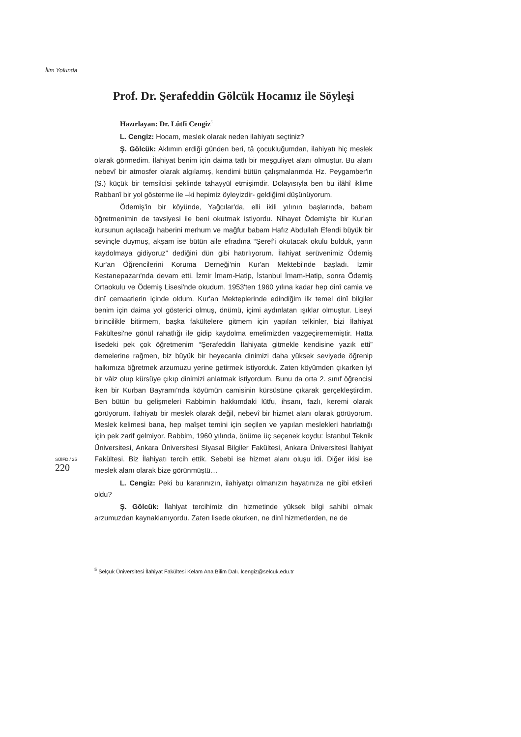İlim Yolunda
Prof. Dr. Şerafeddin Gölcük Hocamız ile Söyleşi
Hazırlayan: Dr. Lütfi Cengiz<sup>5</sup>
L. Cengiz: Hocam, meslek olarak neden ilahiyatı seçtiniz?
Ş. Gölcük: Aklımın erdiği günden beri, tâ çocukluğumdan, ilahiyatı hiç meslek olarak görmedim. İlahiyat benim için daima tatlı bir meşguliyet alanı olmuştur. Bu alanı nebevî bir atmosfer olarak algılamış, kendimi bütün çalışmalarımda Hz. Peygamber'in (S.) küçük bir temsilcisi şeklinde tahayyül etmişimdir. Dolayısıyla ben bu ilâhî iklime Rabbanî bir yol gösterme ile –ki hepimiz öyleyizdir- geldiğimi düşünüyorum.
Ödemiş'in bir köyünde, Yağcılar'da, elli ikili yılının başlarında, babam öğretmenimin de tavsiyesi ile beni okutmak istiyordu. Nihayet Ödemiş'te bir Kur'an kursunun açılacağı haberini merhum ve mağfur babam Hafız Abdullah Efendi büyük bir sevinçle duymuş, akşam ise bütün aile efradına “Şeref'i okutacak okulu bulduk, yarın kaydolmaya gidiyoruz” dediğini dün gibi hatırlıyorum. İlahiyat serüvenimiz Ödemiş Kur'an Öğrencilerini Koruma Derneği'nin Kur'an Mektebi'nde başladı. İzmir Kestanepazarı'nda devam etti. İzmir İmam-Hatip, İstanbul İmam-Hatip, sonra Ödemiş Ortaokulu ve Ödemiş Lisesi'nde okudum. 1953'ten 1960 yılına kadar hep dinî camia ve dinî cemaatlerin içinde oldum. Kur'an Mekteplerinde edindiğim ilk temel dinî bilgiler benim için daima yol gösterici olmuş, önümü, içimi aydınlatan ışıklar olmuştur. Liseyi birincilikle bitirmem, başka fakültelere gitmem için yapılan telkinler, bizi İlahiyat Fakültesi'ne gönül rahatlığı ile gidip kaydolma emelimizden vazgeçirememiştir. Hatta lisedeki pek çok öğretmenim “Şerafeddin İlahiyata gitmekle kendisine yazık etti” demelerine rağmen, biz büyük bir heyecanla dinimizi daha yüksek seviyede öğrenip halkımıza öğretmek arzumuzu yerine getirmek istiyorduk. Zaten köyümden çıkarken iyi bir vâiz olup kürsüye çıkıp dinimizi anlatmak istiyordum. Bunu da orta 2. sınıf öğrencisi iken bir Kurban Bayramı'nda köyümün camisinin kürsüsüne çıkarak gerçekleştirdim. Ben bütün bu gelişmeleri Rabbimin hakkımdaki lütfu, ihsanı, fazlı, keremi olarak görüyorum. İlahiyatı bir meslek olarak değil, nebevî bir hizmet alanı olarak görüyorum. Meslek kelimesi bana, hep maîşet temini için seçilen ve yapılan meslekleri hatırlattığı için pek zarif gelmiyor. Rabbim, 1960 yılında, önüme üç seçenek koydu: İstanbul Teknik Üniversitesi, Ankara Üniversitesi Siyasal Bilgiler Fakültesi, Ankara Üniversitesi İlahiyat Fakültesi. Biz İlahiyatı tercih ettik. Sebebi ise hizmet alanı oluşu idi. Diğer ikisi ise meslek alanı olarak bize görünmüştü…
L. Cengiz: Peki bu kararınızın, ilahiyatçı olmanızın hayatınıza ne gibi etkileri oldu?
Ş. Gölcük: İlahiyat tercihimiz din hizmetinde yüksek bilgi sahibi olmak arzumuzdan kaynaklanıyordu. Zaten lisede okurken, ne dinî hizmetlerden, ne de
SÜİFD / 25
220
<sup>5</sup> Selçuk Üniversitesi İlahiyat Fakültesi Kelam Ana Bilim Dalı. lcengiz@selcuk.edu.tr